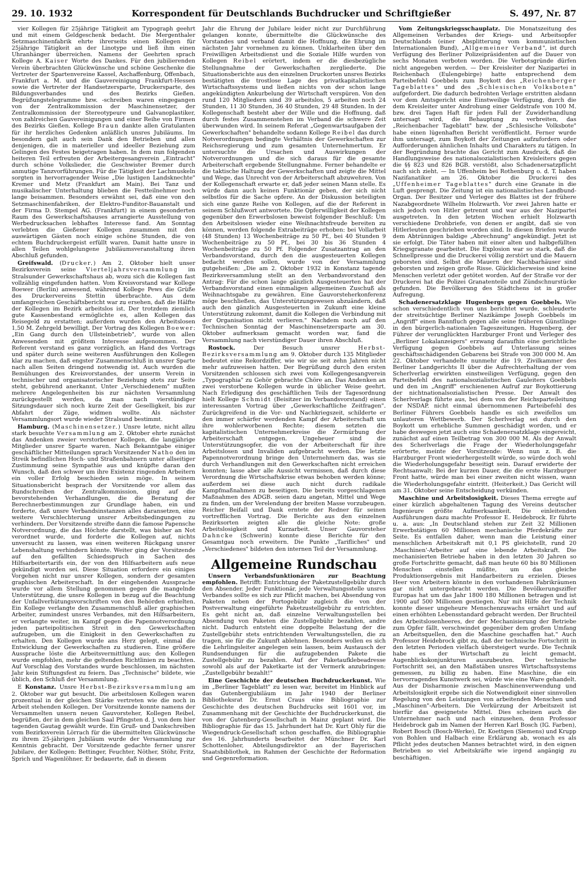29. 10. 1932 Korrespondent für Deutschlands Buchdrucker und Schriftgießer S. 497, Nr. 87
vier Kollegen für 25jährige Tätigkeit am Typograph geehrt und mit einem Geldgeschenk bedacht. Die Mergenthaler Setzmaschinenfabrik ehrte ihrerseits einen Kollegen für 25jährige Tätigkeit an der Linotype und ließ ihm einen Uhranhänger überreichen. Namens der Geehrten sprach Kollege A. Kaiser Worte des Dankes. Für den jubilierenden Verein überbrachten Glückwünsche und schöne Geschenke die Vertreter der Spartenvereine Kassel, Aschaffenburg, Offenbach, Frankfurt a. M. und die Gauvereinigung Frankfurt-Hessen sowie die Vertreter der Handsetzersparte, Druckersparte, des Bildungsverbandes und des Bezirks Gießen. Begrüßungstelegramme bzw. -schreiben waren eingegangen von der Zentralkommission der Maschinensetzer, der Zentralkommission der Stereotypeure und Galvanoplastiker, von zahlreichen Gauvereinigungen und einer Reihe von Firmen des Bezirks Gießen. Kollege Braun dankte allen Gratulanten für ihr herzliches Gedenken anläßlich unsres Jubiläums. Im besondern galt auch sein Dank den Betrieben und allen denjenigen, die in materieller und ideeller Beziehung zum Gelingen des Festes beigetragen haben. In dem nun folgenden heiteren Teil erfreuten der Arbeitergesangverein „Eintracht" durch schöne Volkslieder, die Geschwister Bremer durch anmutige Tanzvorführungen. Für die Tätigkeit der Lachmuskeln sorgten in hervorragender Weise „Die lustigen Landsknechte" Kremer und Metz (Frankfurt am Main). Bei Tanz und musikalischer Unterhaltung blieben die Festteilnehmer noch lange beisammen. Besonders erwähnt sei, daß eine von den Setzmaschinenfabriken, der Elektro-Funditor-Bauanstalt und der Firma D. Stempel AG. (Frankfurt) in einem gesonderten Raum des Gewerkschaftshauses arrangierte Ausstellung von Werbedrucksachen lebhaftes Interesse fand. Am Sonntag verlebten die Gießener Kollegen zusammen mit den auswärtigen Gästen noch einige schöne Stunden, die von echtem Buchdruckergeist erfüllt waren. Damit hatte unsre in allen Teilen wohlgelungene Jubiläumsveranstaltung ihren Abschluß gefunden.
Greifswald. (Drucker.) Am 2. Oktober hielt unser Bezirksverein seine Vierteljahrsversammlung im Stralsunder Gewerkschaftshaus ab, wozu sich die Kollegen fast vollzählig eingefunden hatten. Vom Kreisvorstand war Kollege Boewer (Berlin) anwesend, während Kollege Pews die Grüße des Druckervereins Stettin überbrachte. Aus dem umfangreichen Geschäftsbericht war zu ersehen, daß die Hälfte der Kollegen im Bezirk arbeitslos ist. Der trotzdem ziemlich gute Kassenbestand ermöglichte es, allen Kollegen das Reisegeld zu erstatten; außerdem wurden den Arbeitslosen 1,50 M. Zehrgeld bewilligt. Der Vortrag des Kollegen Boewer: „Ein Gang durch den Ullsteinbetrieb", wurde von allen Anwesenden mit größtem Interesse aufgenommen. Der Referent verstand es ganz vorzüglich, an Hand des Vortrags und später durch seine weiteren Ausführungen den Kollegen klar zu machen, daß engster Zusammenschluß in unsrer Sparte nach allen Seiten dringend notwendig ist. Auch wurden die Bemühungen des Kreisvorstandes, der unserm Verein in technischer und organisatorischer Beziehung stets zur Seite steht, gebührend anerkannt. Unter „Verschiedenem" mußten mehrere Angelegenheiten bis zur nächsten Versammlung zurückgestellt werden, da man nach vierstündiger Sitzungsdauer sich noch kurze Zeit der Geselligkeit, bis zur Abfahrt der Züge, widmen wollte. Als nächster Versammlungsort wurde wieder Stralsund bestimmt.
Hamburg. (Maschinensetzer.) Unsre letzte, nicht allzu stark besuchte Versammlung am 2. Oktober ehrte zunächst das Andenken zweier verstorbener Kollegen, die langjährige Mitglieder unsrer Sparte waren. Nach Bekanntgabe einiger geschäftlicher Mitteilungen sprach Vorsitzender Natho den im Streik befindlichen Hoch- und Straßenbahnern unter allseitiger Zustimmung seine Sympathie aus und knüpfte daran den Wunsch, daß den schwer um ihre Existenz ringenden Arbeitern ein voller Erfolg beschieden sein möge. In seinem Situationsbericht besprach der Vorsitzende vor allem das Rundschreiben der Zentralkommission, ging auf die bevorstehenden Verhandlungen, die die Beratung der Berechnerbestimmungen zur Grundlage haben, ein und forderte, daß unsre Verbandsinstanzen alles daransetzen, eine weitere Verschlechterung unsrer Arbeitsbedingungen zu verhindern. Der Vorsitzende streifte dann die famose Papensche Notverordnung, die das Höchste darstellt, was bisher an Not verordnet wurde, und forderte die Kollegen auf, nichts unversucht zu lassen, was einen weiteren Rückgang unsrer Lebenshaltung verhindern könnte. Weiter ging der Vorsitzende auf den gefällten Schiedsspruch in Sachen des Hilfsarbeitertarifs ein, der von den Hilfsarbeitern aufs neue gekündigt worden sei. Diese Situation erfordere ein einiges Vorgehen nicht nur unsrer Kollegen, sondern der gesamten graphischen Arbeiterschaft. In der eingehenden Aussprache wurde vor allem Stellung genommen gegen die mangelnde Unterstützung, die unsre Kollegen in bezug auf die Beachtung der Unfallverhütungsvorschriften von den Behörden erhielten. Ein Kollege verlangte den Zusammenschluß aller graphischen Arbeiter, zumindest unsres Verbandes, mit den Hilfsarbeitern, er verlangte weiter, im Kampf gegen die Papennotverordnung jeden parteipolitischen Streit in den Gewerkschaften aufzugeben, um die Einigkeit in den Gewerkschaften zu erhalten. Den Kollegen wurde ans Herz gelegt, einmal die Entwicklung der Gewerkschaften zu studieren. Eine größere Aussprache löste die Arbeitsvermittlung aus; den Kollegen wurde empfohlen, mehr die geltenden Richtlinien zu beachten. Auf Vorschlag des Vorstandes wurde beschlossen, im nächsten Jahr kein Stiftungsfest zu feiern. Das „Technische" bildete, wie üblich, den Schluß der Versammlung.
E Konstanz. Unsre Herbst-Bezirksversammlung am 2. Oktober war gut besucht. Die arbeitslosen Kollegen waren prozentual in der gleichen Stärke vertreten wie die noch in Arbeit stehenden Kollegen. Der Vorsitzende konnte namens der Versammelten unsern neuen Gauvorsteher, Kollegen Reibel, begrüßen, der in dem gleichen Saal Pfingsten d. J. von dem hier tagenden Gautag gewählt wurde. Ein Gruß- und Dankschreiben vom Bezirksverein Lörrach für die übermittelten Glückwünsche zu ihrem 25-jährigen Jubiläum wurde der Versammlung zur Kenntnis gebracht. Der Vorsitzende gedachte ferner unsrer Jubilare, der Kollegen: Bettinger, Feuchter, Nöther, Stöhr, Fritz, Sprich und Wagenlöhner. Er bedauerte, daß in diesem
Jahr die Ehrung der Jubilare leider nicht zur Durchführung gelangen konnte, übermittelte die Glückwünsche des Vorstandes und verband damit die Hoffnung, die Ehrung im nächsten Jahr vornehmen zu können. Unklarheiten über den Freiwilligen Arbeitsdienst und die Soziale Hilfe wurden von Kollegen Reibel erörtert, indem er die diesbezügliche Stellungnahme der Gewerkschaften zergliederte. Die Situationsberichte aus den einzelnen Druckorten unsres Bezirks bestätigten die trostlose Lage des privatkapitalistischen Wirtschaftssystems und ließen nichts von der schon lange angekündigten Ankurbelung der Wirtschaft verspüren. Von den rund 120 Mitgliedern sind 39 arbeitslos, 5 arbeiten noch 24 Stunden, 11 30 Stunden, 36 40 Stunden, 29 48 Stunden. In der Kollegenschaft besteht aber der Wille und die Hoffnung, daß durch festes Zusammenstehen im Verband die schwere Zeit überwunden wird. In seinem Referat „Gegenwartsaufgaben der Gewerkschaften" behandelte sodann Kollege Reibel das durch Notverordnungen bedingte Verhältnis der Gewerkschaften zur Reichsregierung und zum gesamten Unternehmertum. Er untersuchte die Ursachen und Auswirkungen der Notverordnungen und die sich daraus für die gesamte Arbeiterschaft ergebende Stellungnahme. Ferner behandelte er die taktische Haltung der Gewerkschaften und zeigte die Mittel und Wege, das Unrecht von der Arbeiterschaft abzuwehren. Von der Kollegenschaft erwarte er, daß jeder seinen Mann stelle. Es würde dann auch keinen Funktionär geben, der sich nicht selbstlos für die Sache opfere. An der Diskussion beteiligten sich eine ganze Reihe von Kollegen, auf die der Referent in seinem Schlußwort antwortete. Die Opferwilligkeit der Kollegen gegenüber den Erwerbslosen beweist folgender Beschluß: Um den Arbeitslosen wieder eine Weihnachtsfreude bereiten zu können, werden folgende Extrabeiträge erhoben: bei Vollarbeit (48 Stunden) 13 Wochenbeiträge zu 50 Pf., bei 40 Stunden 9 Wochenbeiträge zu 50 Pf., bei 30 bis 36 Stunden 4 Wochenbeiträge zu 50 Pf. Folgender Zusatzantrag an den Verbandsvorstand, durch den die ausgesteuerten Kollegen bedacht werden sollen, wurde von der Versammlung gutgeheißen: „Die am 2. Oktober 1932 in Konstanz tagende Bezirksversammlung stellt an den Verbandsvorstand den Antrag: Für die schon lange gänzlich Ausgesteuerten hat der Verbandsvorstand einen einmaligen allgemeinen Zuschuß als Weihnachtsgabe zu gewähren. Eine Gauvorsteherkonferenz möge beschließen, das Unterstützungswesen abzuändern, daß auch den gänzlich Ausgesteuerten in Zukunft eine kleine Unterstützung zukommt, damit die Kollegen die Verbindung mit der Organisation nicht verlieren." Nachdem noch auf den Technischen Sonntag der Maschinensetzersparte am 30. Oktober aufmerksam gemacht worden war, fand die Versammlung nach vierstündiger Dauer ihren Abschluß.
Rostock. Der Besuch unsrer Herbst-Bezirksversammlung am 9. Oktober durch 135 Mitglieder bedeutet eine Rekordziffer, wie wir sie seit zehn Jahren nicht mehr aufzuweisen hatten. Der Begrüßung durch den ersten Vorsitzenden schlossen sich zwei vom Kollegengesangverein „Typographia" zu Gehör gebrachte Chöre an. Das Andenken an zwei verstorbene Kollegen wurde in üblicher Weise geehrt. Nach Erledigung des geschäftlichen Teils der Tagesordnung hielt Kollege Schmidt (Beisitzer im Verbandsvorstand) einen interessanten Vortrag über „Gewerkschaftliche Zeitfragen". Zurückgreifend in die Vor- und Nachkriegszeit, schilderte er den immer schärfer werdenden Kampf der Arbeiterschaft um ihre wohlerworbenen Rechte; diesem setzten die kapitalistischen Unternehmerkreise die Zermürbung der Arbeiterschaft entgegen. Ungeheuer sind die Unterstützungsopfer, die von der Arbeiterschaft für ihre Arbeitslosen und Invaliden aufgebracht werden. Die letzte Papennotverordnung bringe den Unternehmern das, was sie durch Verhandlungen mit den Gewerkschaften nicht erreichen konnten; lasse aber alle Aussicht vermissen, daß durch diese Verordnung die Wirtschaftskrise etwas behoben werden könne; außerdem sei diese auch nicht durch radikale Kampfmaßnahmen zu beseitigen. Die bereits vorgeschlagenen Maßnahmen des ADGB. seien dazu angetan, Mittel und Wege zu finden, um der Verelendung der breiten Masse vorzubeugen. Reicher Beifall und Dank erntete der Redner für seinen vortrefflichen Vortrag. Die Berichte aus den einzelnen Bezirksorten zeigten alle die gleiche Note: große Arbeitslosigkeit und Kurzarbeit. Unser Gauvorsteher Dahncke (Schwerin) konnte diese Berichte für den Gesamtgau noch erweitern. Die Punkte „Tarifliches" und „Verschiedenes" bildeten den internen Teil der Versammlung.
Allgemeine Rundschau
Unsern Verbandsfunktionären zur Beachtung empfohlen. Betrifft: Entrichtung der Paketzustellgebühr durch den Absender. Jeder Funktionär, jede Verwaltungsstelle unsres Verbandes sollte es sich zur Pflicht machen, bei Absendung von Paketen neben der Portogebühr zugleich die von der Postverwaltung eingeführte Paketzustellgebühr zu entrichten. Es geht nicht an, daß einzelne Verwaltungsstellen bei Absendung von Paketen die Zustellgebühr bezahlen, andre nicht. Dadurch entsteht eine doppelte Belastung der die Zustellgebühr stets entrichtenden Verwaltungsstellen, die zu tragen, sie für die Zukunft ablehnen. Besonders wollen es sich die Lehrlingsleiter angelegen sein lassen, beim Austausch der Rundsendungen für die aufzugebenden Pakete die Zustellgebühr zu bezahlen. Auf der Paketaufklebeadresse sowohl als auf der Paketkarte ist der Vermerk anzubringen: „Zustellgebühr bezahlt!"
Eine Geschichte der deutschen Buchdruckerkunst. Wie im „Berliner Tageblatt" zu lesen war, bereitet im Hinblick auf das Gutenbergjubiläum im Jahr 1940 der Berliner Bibliotheksrat Dr. Ernst Craus eine Bibliographie zur Geschichte des deutschen Buchdrucks seit 1601 vor, im Zusammenhang mit der Geschichte der Buchdruckerkunst, die von der Gutenberg-Gesellschaft in Mainz geplant wird. Die Bibliographie für das 15. Jahrhundert hat Dr. Kurt Ohly für die Wiegendruck-Gesellschaft schon geschaffen, die Bibliographie des 16. Jahrhunderts bearbeitet der Münchner Dr. Karl Schottenloher, Abteilungsdirektor an der Bayerischen Staatsbibliothek, im Rahmen der Geschichte der Reformation und Gegenreformation.
Vom Zeitungskriegsschauplatz. Die Monatszeitung des Allgemeinen Verbandes der Kriegs- und Arbeitsopfer Deutschlands (einer Absplitterung vom kommunistischen Internationalen Bund), „Allgemeiner Verband", ist durch Verfügung des Berliner Polizeipräsidenten auf die Dauer von sechs Monaten verboten worden. Die Verbotsgründe dürfen nicht angegeben werden. — Der Kreisleiter der Nazipartei in Reichenbach (Eulengebirge) hatte entsprechend dem Parteibefehl Goebbels zum Boykott des „Reichenberger Tageblattes" und des „Schlesischen Volksboten" aufgefordert. Die dadurch bedrohten Verlage erstritten alsdann vor dem Amtsgericht eine Einstweilige Verfügung, durch die dem Kreisleiter unter Androhung einer Geldstrafe von 100 M. bzw. drei Tagen Haft für jeden Fall der Zuwiderhandlung untersagt wird, die Behauptung zu verbreiten, das „Reichenbacher Tageblatt" bzw. der „Schlesische Volksbote" habe einen lügenhaften Bericht veröffentlicht. Ferner wurde ihm untersagt, zum Boykott der Zeitungen aufzufordern oder Aufforderungen ähnlichen Inhalts und Charakters zu tätigen. In der Begründung brachte das Gericht zum Ausdruck, daß die Handlungsweise des nationalsozialistischen Kreisleiters gegen die §§ 823 und 826 BGB. verstößt, also Schadenersatzpflicht nach sich zieht. — In Uffenheim bei Rothenburg o. d. T. haben Nazifanatiker am 26. Oktober die Druckerei des „Uffenheimer Tageblattes" durch eine Granate in die Luft gesprengt. Die Zeitung ist ein nationalistisches Landbund-Organ. Der Besitzer und Verleger des Blattes ist der frühere Nazabgeordnete Wilhelm Holzwarth. Vor zwei Jahren hatte er sich jedoch von Hitler getrennt und war aus der Nazipartei ausgetreten. In den letzten Wochen erhielt Holzwarth verschiedene Drohbriefe, von denen er angibt, daß sie von Hitlerleuten geschrieben worden sind. In diesen Briefen wurde dem Abtrünnigen baldige „Abrechnung" angekündigt. Jetzt ist sie erfolgt. Die Täter haben mit einer alten und halbgefüllten Kriegsgranate gearbeitet. Die Explosion war so stark, daß die Schnellpresse und die Druckerei völlig zerstört und die Mauern geborsten sind. Selbst die Mauern der Nachbarhäuser sind geborsten und zeigen große Risse. Glücklicherweise sind keine Menschen verletzt oder getötet worden. Auf der Straße vor der Druckerei hat die Polizei Granatenteile und Zündschnurstücke gefunden. Die Bevölkerung des Städtchens ist in großer Aufregung.
Schadenersatzklage Hugenbergs gegen Goebbels. Wie schon verschiedentlich von uns berichtet wurde, schleuderte der streitsüchtige Berliner Nazikämpe Joseph Goebbels im „Angriff" einen Bannfluch gegen alle seine früheren Günstlinge in den bürgerlich-nationalen Tageszeitungen. Hugenberg, der Führer der verunglückten Harzburger Front und Verleger des „Berliner Lokalanzeigers" erzwang daraufhin eine gerichtliche Verfügung gegen Goebbels auf Unterlassung seines geschäftsschädigenden Gebarens bei Strafe von 300 000 M. Am 22. Oktober verhandelte nunmehr die 19. Zivilkammer des Berliner Landgerichts II über die Aufrechterhaltung der vom Scherlverlag erwirkten einstweiligen Verfügung, gegen den Parteibefehl des nationalsozialistischen Gauleiters Goebbels und den im „Angriff" erschienenen Aufruf zur Boykottierung der nichtnationalsozialistischen Presse. Der Anwalt des Scherlverlags führte aus, bei dem von der Reichsparteileitung der NSDAP. nicht einmal übernommenen Parteibefehl des Berliner Führers Goebbels handle es sich zweifellos um unlauteren Wettbewerb. Der Scherlverlag sei durch den Boykott um erhebliche Summen geschädigt worden, und er habe deswegen jetzt auch eine Schadenersatzklage eingereicht, zunächst auf einen Teilbetrag von 300 000 M. Als der Anwalt des Scherlverlags die Frage der Wiederholungsgefahr erörterte, meinte der Vorsitzende: Wenn nun z. B. die Harzburger Front wiederhergestellt würde, so würde doch wohl die Wiederholungsgefahr beseitigt sein. Darauf erwiderte der Rechtsanwalt: Bei der kurzen Dauer, die die erste Harzburger Front hatte, würde man bei einer zweiten nicht wissen, wann die Wiederholungsgefahr eintritt. (Heiterkeit.) Das Gericht will am 31. Oktober seine Entscheidung verkünden.
Maschine und Arbeitslosigkeit. Dieses Thema erregte auf einer kürzlich abgehaltenen Tagung des Vereins deutscher Ingenieure größte Aufmerksamkeit. Die einleitenden Ausführungen dazu machte Professor E. Heidebrock. Er führte u. a. aus: „In Deutschland stehen zur Zeit 32 Millionen Erwerbstätigen 60 Millionen mechanische Pferdekräfte zur Seite. Es entfallen daher, wenn man die Leistung einer menschlichen Arbeitskraft mit 0,1 PS gleichstellt, rund 20 ‚Maschinen'-Arbeiter auf eine lebende Arbeitskraft. Die mechanisierten Betriebe haben in den letzten 30 Jahren so große Fortschritte gemacht, daß man heute 60 bis 80 Millionen Menschen einstellen müßte, um das gleiche Produktionsergebnis mit Handarbeitern zu erzielen. Dieses Heer von Arbeitern könnte in den vorhandenen Fabrikräumen gar nicht untergebracht werden. Die Bevölkerungsziffer Europas hat um das Jahr 1800 180 Millionen betragen und ist 1900 auf 500 Millionen gestiegen. Nur mit Hilfe der Technik konnte dieser ungeheure Menschenzuwachs ernährt und auf einen erhöhten Lebensstandard gebracht werden. Der Bruchteil des Arbeitslosenheeres, der der Mechanisierung der Betriebe zum Opfer fällt, verschwindet gegenüber dem großen Umfang an Arbeitsquellen, den die Maschine geschaffen hat." Auch Professor Heidebrock gibt zu, daß der technische Fortschritt in den letzten Perioden vielfach übersteigert wurde. Die Technik habe es der Wirtschaft zu leicht gemacht, Augenblickskonjunkturen auszubeuten. Der technische Fortschritt sei, an den Maßstäben unsres Wirtschaftssystems gemessen, zu billig zu haben. Eine Maschine, die ein hervorragendes Kunstwerk sei, würde wie eine Ware gehandelt. Aus der Disharmonie zwischen Maschinenverwendung und Arbeitslosigkeit ergebe sich die Notwendigkeit einer sinnvollen Regelung von den Leistungen von arbeitenden Menschen und „Maschinen"-Arbeitern. Die Verkürzung der Arbeitszeit ist hierfür das geeignetste Mittel. Dies scheinen auch die Unternehmer nach und nach einzusehen, denn Professor Heidebrock gab im Namen der Herren Karl Bosch (IG. Farben), Robert Bosch (Bosch-Werke), Dr. Koettgen (Siemens) und Krupp von Bohlen und Halbach eine Erklärung ab, wonach es als Pflicht jedes deutschen Mannes betrachtet wird, in den eignen Betrieben so viel Arbeitskräfte wie irgend angängig zu beschäftigen.